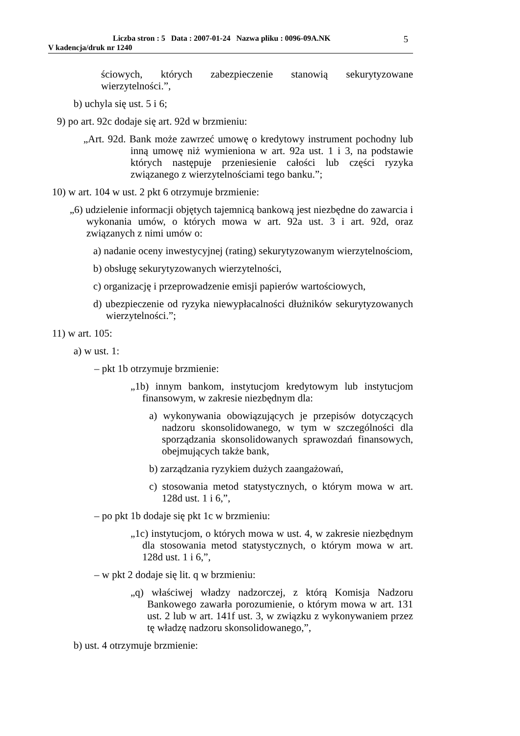Liczba stron : 5 Data : 2007-01-24 Nazwa pliku : 0096-09A.NK
V kadencja/druk nr 1240
5
ściowych, których zabezpieczenie stanowią sekurytyzowane wierzytelności.”,
b) uchyla się ust. 5 i 6;
9) po art. 92c dodaje się art. 92d w brzmieniu:
„Art. 92d. Bank może zawrzeć umowę o kredytowy instrument pochodny lub inną umowę niż wymieniona w art. 92a ust. 1 i 3, na podstawie których następuje przeniesienie całości lub części ryzyka związanego z wierzytelnościami tego banku.”;
10) w art. 104 w ust. 2 pkt 6 otrzymuje brzmienie:
„6) udzielenie informacji objętych tajemnicą bankową jest niezbędne do zawarcia i wykonania umów, o których mowa w art. 92a ust. 3 i art. 92d, oraz związanych z nimi umów o:
a) nadanie oceny inwestycyjnej (rating) sekurytyzowanym wierzytelnościom,
b) obsługę sekurytyzowanych wierzytelności,
c) organizację i przeprowadzenie emisji papierów wartościowych,
d) ubezpieczenie od ryzyka niewypłacalności dłużników sekurytyzowanych wierzytelności.”;
11) w art. 105:
a) w ust. 1:
– pkt 1b otrzymuje brzmienie:
„1b) innym bankom, instytucjom kredytowym lub instytucjom finansowym, w zakresie niezbędnym dla:
a) wykonywania obowiązujących je przepisów dotyczących nadzoru skonsolidowanego, w tym w szczególności dla sporządzania skonsolidowanych sprawozdań finansowych, obejmujących także bank,
b) zarządzania ryzykiem dużych zaangażowań,
c) stosowania metod statystycznych, o którym mowa w art. 128d ust. 1 i 6,”,
– po pkt 1b dodaje się pkt 1c w brzmieniu:
„1c) instytucjom, o których mowa w ust. 4, w zakresie niezbędnym dla stosowania metod statystycznych, o którym mowa w art. 128d ust. 1 i 6,”,
– w pkt 2 dodaje się lit. q w brzmieniu:
„q) właściwej władzy nadzorczej, z którą Komisja Nadzoru Bankowego zawarła porozumienie, o którym mowa w art. 131 ust. 2 lub w art. 141f ust. 3, w związku z wykonywaniem przez tę władzę nadzoru skonsolidowanego,”,
b) ust. 4 otrzymuje brzmienie: